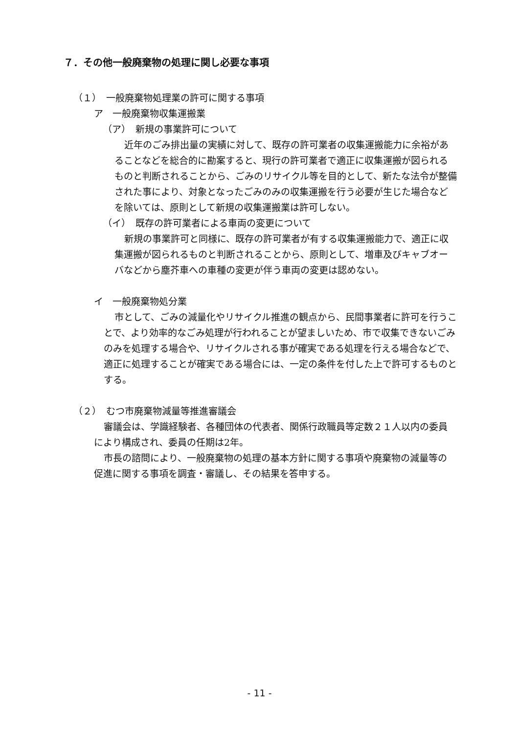７．その他一般廃棄物の処理に関し必要な事項
（１）　一般廃棄物処理業の許可に関する事項
ア　一般廃棄物収集運搬業
（ア）　新規の事業許可について
近年のごみ排出量の実績に対して、既存の許可業者の収集運搬能力に余裕があることなどを総合的に勘案すると、現行の許可業者で適正に収集運搬が図られるものと判断されることから、ごみのリサイクル等を目的として、新たな法令が整備された事により、対象となったごみのみの収集運搬を行う必要が生じた場合などを除いては、原則として新規の収集運搬業は許可しない。
（イ）　既存の許可業者による車両の変更について
新規の事業許可と同様に、既存の許可業者が有する収集運搬能力で、適正に収集運搬が図られるものと判断されることから、原則として、増車及びキャブオーバなどから塵芥車への車種の変更が伴う車両の変更は認めない。
イ　一般廃棄物処分業
市として、ごみの減量化やリサイクル推進の観点から、民間事業者に許可を行うことで、より効率的なごみ処理が行われることが望ましいため、市で収集できないごみのみを処理する場合や、リサイクルされる事が確実である処理を行える場合などで、適正に処理することが確実である場合には、一定の条件を付した上で許可するものとする。
（２）　むつ市廃棄物減量等推進審議会
審議会は、学識経験者、各種団体の代表者、関係行政職員等定数２１人以内の委員により構成され、委員の任期は2年。
市長の諮問により、一般廃棄物の処理の基本方針に関する事項や廃棄物の減量等の促進に関する事項を調査・審議し、その結果を答申する。
- 11 -